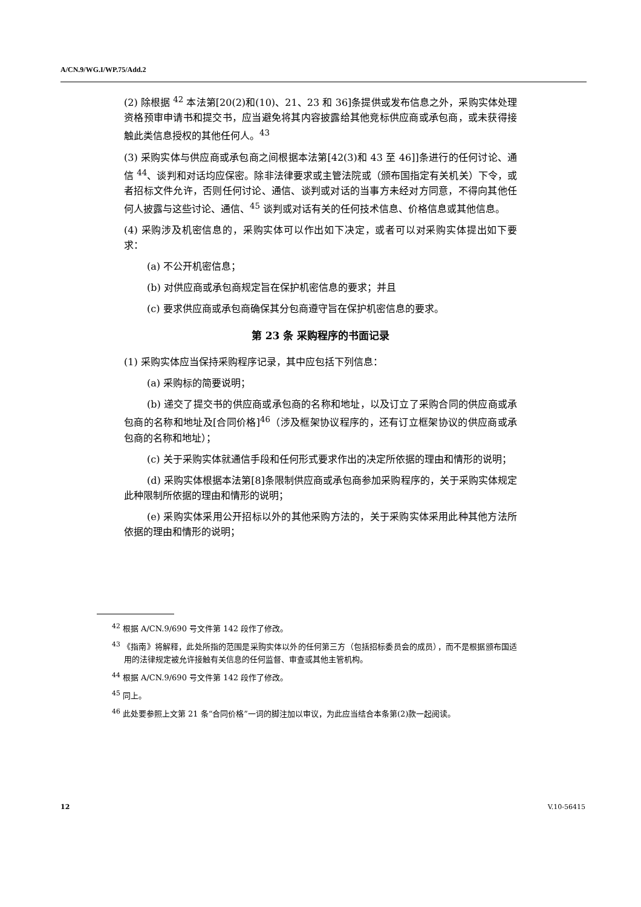A/CN.9/WG.I/WP.75/Add.2
(2) 除根据 <sup>42</sup> 本法第[20(2)和(10)、21、23 和 36]条提供或发布信息之外，采购实体处理资格预审申请书和提交书，应当避免将其内容披露给其他竞标供应商或承包商，或未获得接触此类信息授权的其他任何人。<sup>43</sup>
(3) 采购实体与供应商或承包商之间根据本法第[42(3)和 43 至 46]]条进行的任何讨论、通信 <sup>44</sup>、谈判和对话均应保密。除非法律要求或主管法院或（颁布国指定有关机关）下令，或者招标文件允许，否则任何讨论、通信、谈判或对话的当事方未经对方同意，不得向其他任何人披露与这些讨论、通信、<sup>45</sup> 谈判或对话有关的任何技术信息、价格信息或其他信息。
(4) 采购涉及机密信息的，采购实体可以作出如下决定，或者可以对采购实体提出如下要求：
(a) 不公开机密信息；
(b) 对供应商或承包商规定旨在保护机密信息的要求；并且
(c) 要求供应商或承包商确保其分包商遵守旨在保护机密信息的要求。
第 23 条 采购程序的书面记录
(1) 采购实体应当保持采购程序记录，其中应包括下列信息：
(a) 采购标的简要说明；
(b) 递交了提交书的供应商或承包商的名称和地址，以及订立了采购合同的供应商或承包商的名称和地址及[合同价格]<sup>46</sup>（涉及框架协议程序的，还有订立框架协议的供应商或承包商的名称和地址）；
(c) 关于采购实体就通信手段和任何形式要求作出的决定所依据的理由和情形的说明；
(d) 采购实体根据本法第[8]条限制供应商或承包商参加采购程序的，关于采购实体规定此种限制所依据的理由和情形的说明；
(e) 采购实体采用公开招标以外的其他采购方法的，关于采购实体采用此种其他方法所依据的理由和情形的说明；
<sup>42</sup> 根据 A/CN.9/690 号文件第 142 段作了修改。
<sup>43</sup> 《指南》将解释，此处所指的范围是采购实体以外的任何第三方（包括招标委员会的成员），而不是根据颁布国适用的法律规定被允许接触有关信息的任何监督、审查或其他主管机构。
<sup>44</sup> 根据 A/CN.9/690 号文件第 142 段作了修改。
<sup>45</sup> 同上。
<sup>46</sup> 此处要参照上文第 21 条“合同价格”一词的脚注加以审议，为此应当结合本条第(2)款一起阅读。
12 V.10-56415